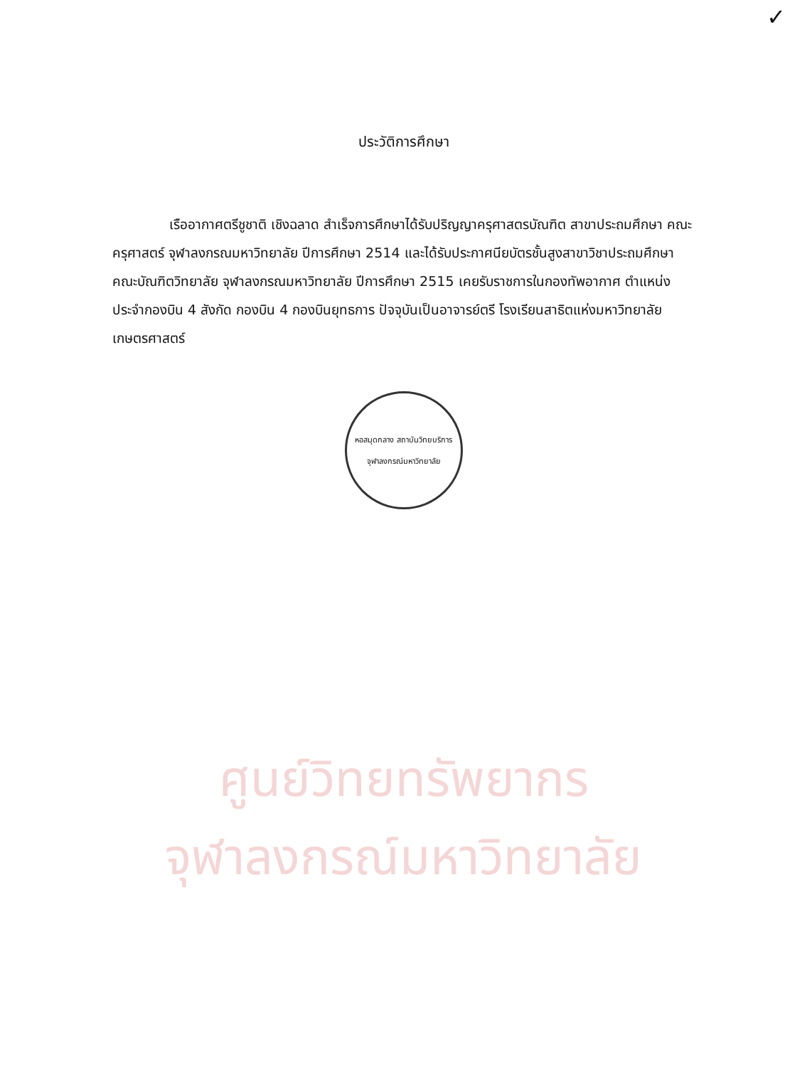✓
ศูนย์วิทยทรัพยากร
จุฬาลงกรณ์มหาวิทยาลัย
ประวัติการศึกษา
เรืออากาศตรีชูชาติ เชิงฉลาด สำเร็จการศึกษาได้รับปริญญาครุศาสตรบัณฑิต สาขาประถมศึกษา คณะครุศาสตร์ จุฬาลงกรณมหาวิทยาลัย ปีการศึกษา 2514 และได้รับประกาศนียบัตรชั้นสูงสาขาวิชาประถมศึกษา คณะบัณฑิตวิทยาลัย จุฬาลงกรณมหาวิทยาลัย ปีการศึกษา 2515 เคยรับราชการในกองทัพอากาศ ตำแหน่งประจำกองบิน 4 สังกัด กองบิน 4 กองบินยุทธการ ปัจจุบันเป็นอาจารย์ตรี โรงเรียนสาธิตแห่งมหาวิทยาลัยเกษตรศาสตร์
หอสมุดกลาง สถาบันวิทยบริการ
จุฬาลงกรณ์มหาวิทยาลัย